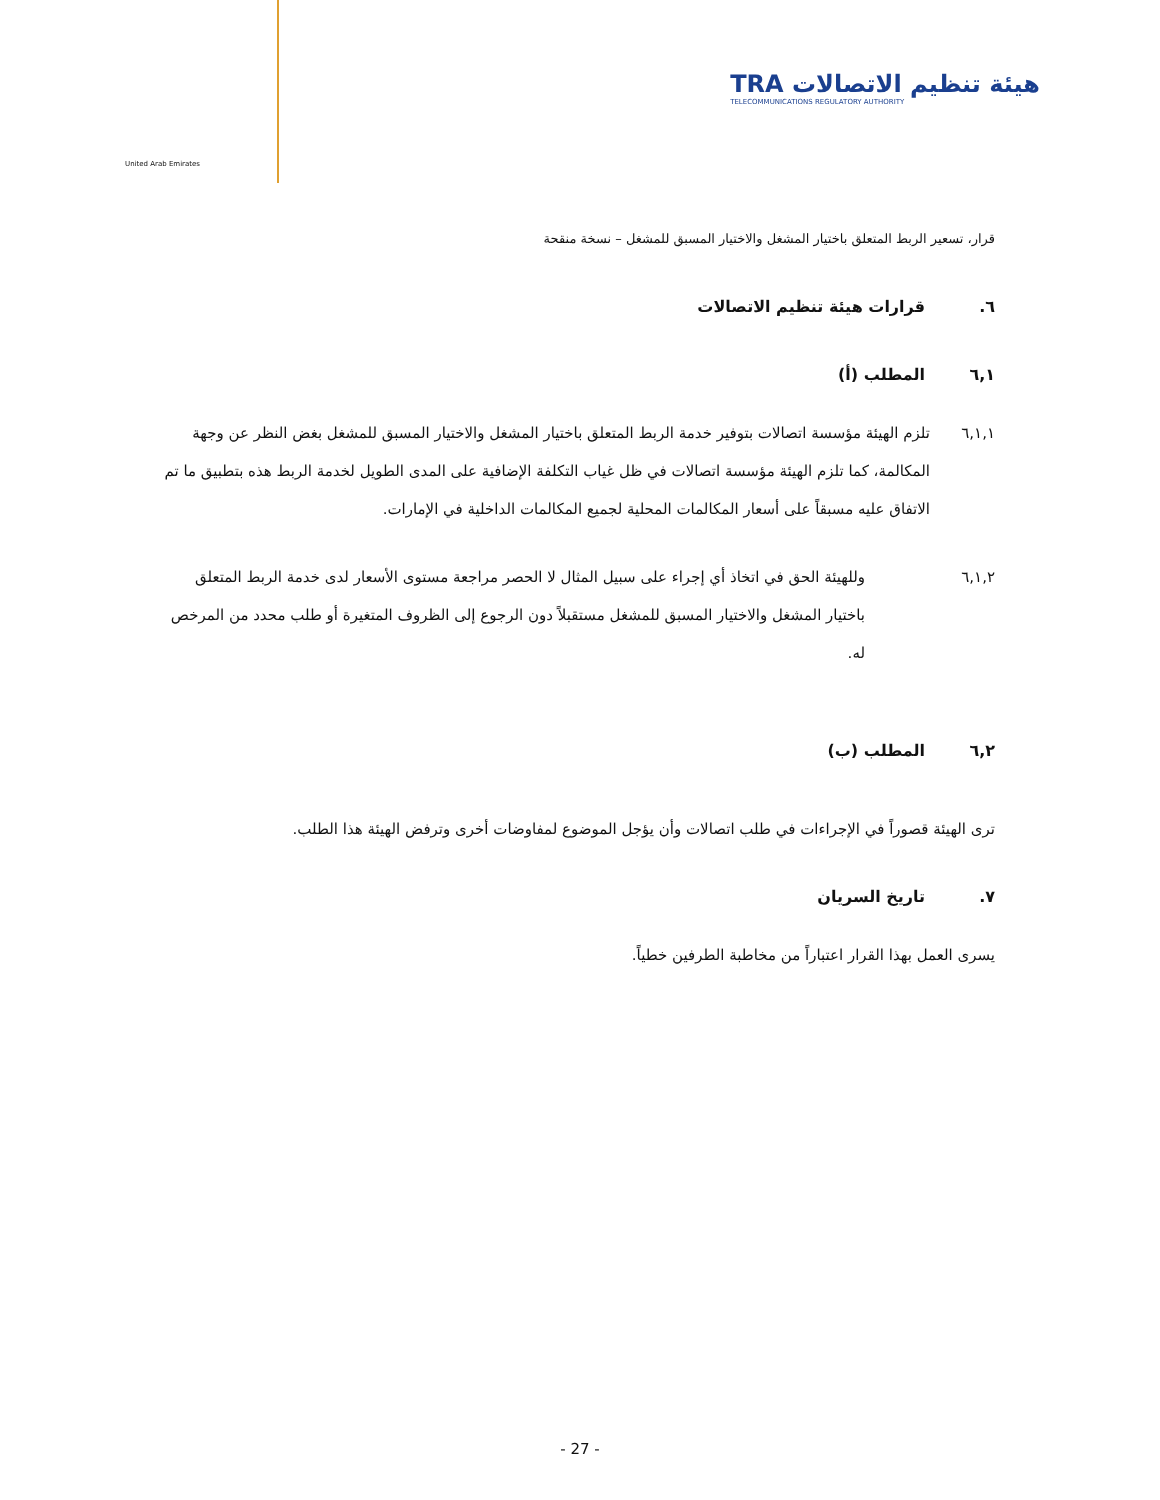United Arab Emirates
TRA هيئة تنظيم الاتصالات
TELECOMMUNICATIONS REGULATORY AUTHORITY
قرار، تسعير الربط المتعلق باختيار المشغل والاختيار المسبق للمشغل – نسخة منقحة
٦. قرارات هيئة تنظيم الاتصالات
٦,١ المطلب (أ)
٦,١,١ تلزم الهيئة مؤسسة اتصالات بتوفير خدمة الربط المتعلق باختيار المشغل والاختيار المسبق للمشغل بغض النظر عن وجهة المكالمة، كما تلزم الهيئة مؤسسة اتصالات في ظل غياب التكلفة الإضافية على المدى الطويل لخدمة الربط هذه بتطبيق ما تم الاتفاق عليه مسبقاً على أسعار المكالمات المحلية لجميع المكالمات الداخلية في الإمارات.
٦,١,٢ وللهيئة الحق في اتخاذ أي إجراء على سبيل المثال لا الحصر مراجعة مستوى الأسعار لدى خدمة الربط المتعلق باختيار المشغل والاختيار المسبق للمشغل مستقبلاً دون الرجوع إلى الظروف المتغيرة أو طلب محدد من المرخص له.
٦,٢ المطلب (ب)
ترى الهيئة قصوراً في الإجراءات في طلب اتصالات وأن يؤجل الموضوع لمفاوضات أخرى وترفض الهيئة هذا الطلب.
٧. تاريخ السريان
يسرى العمل بهذا القرار اعتباراً من مخاطبة الطرفين خطياً.
- 27 -